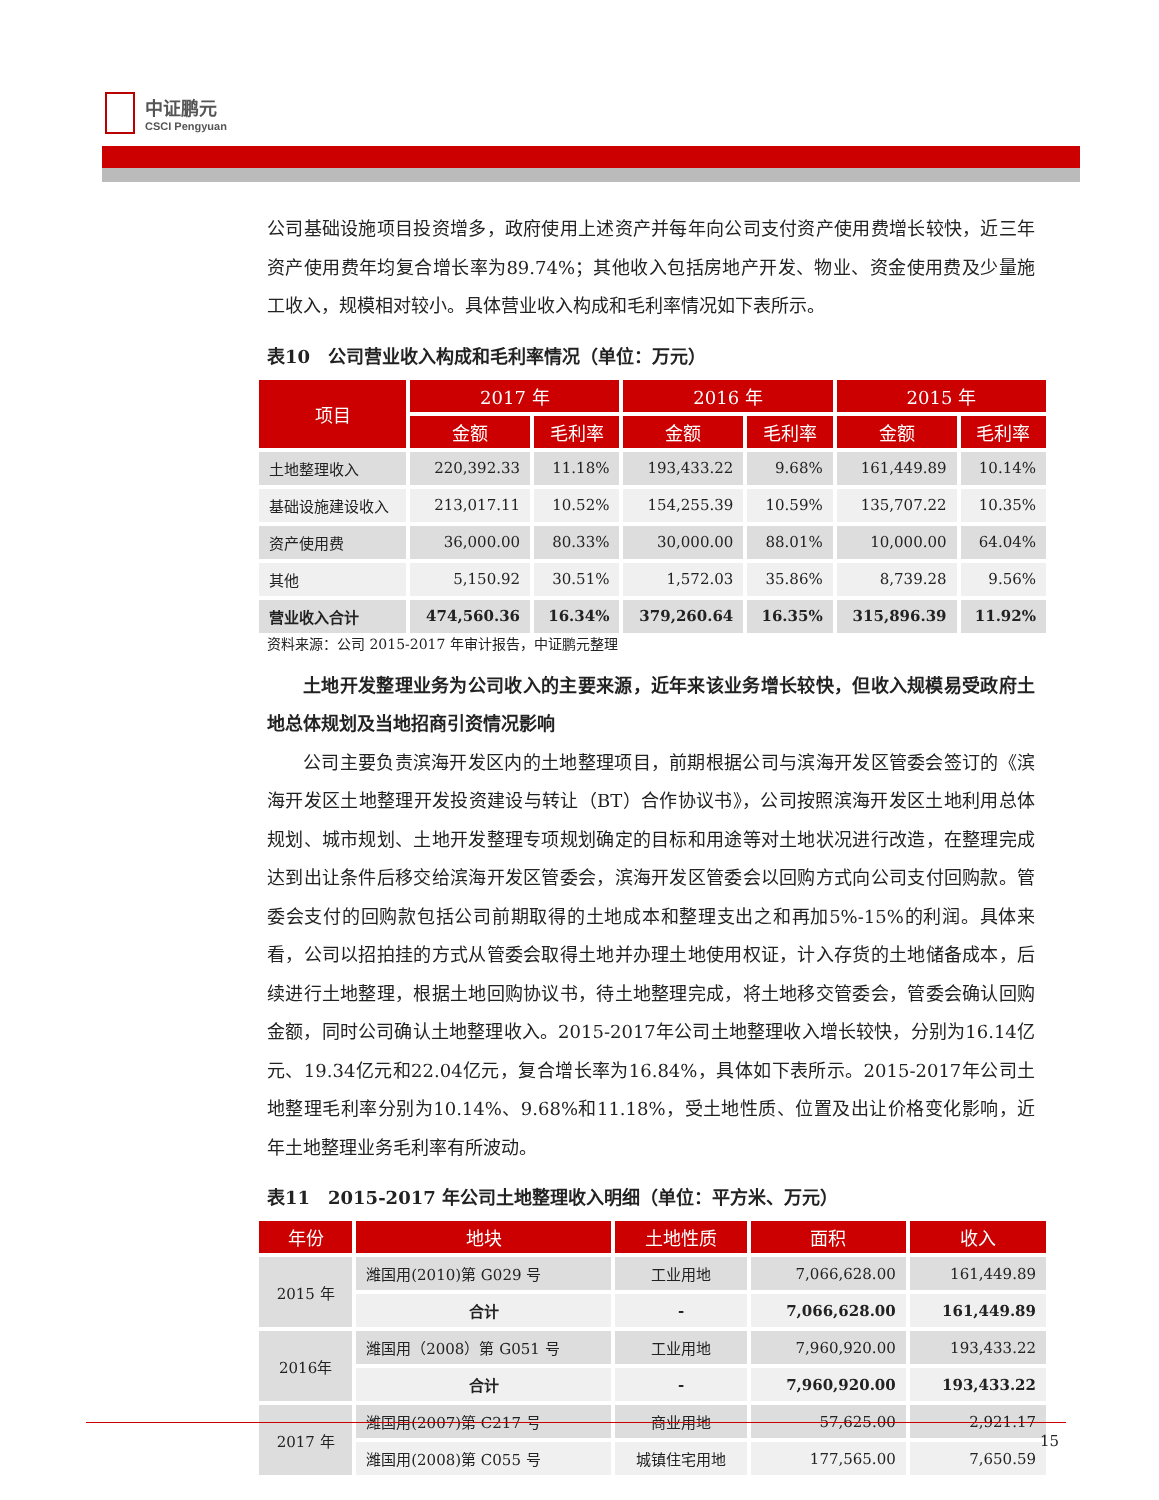中证鹏元
CSCI Pengyuan
公司基础设施项目投资增多，政府使用上述资产并每年向公司支付资产使用费增长较快，近三年资产使用费年均复合增长率为89.74%；其他收入包括房地产开发、物业、资金使用费及少量施工收入，规模相对较小。具体营业收入构成和毛利率情况如下表所示。
表10　公司营业收入构成和毛利率情况（单位：万元）
| 项目 | 2017 年 | | 2016 年 | | 2015 年 | |
| --- | --- | --- | --- | --- | --- | --- |
| | 金额 | 毛利率 | 金额 | 毛利率 | 金额 | 毛利率 |
| 土地整理收入 | 220,392.33 | 11.18% | 193,433.22 | 9.68% | 161,449.89 | 10.14% |
| 基础设施建设收入 | 213,017.11 | 10.52% | 154,255.39 | 10.59% | 135,707.22 | 10.35% |
| 资产使用费 | 36,000.00 | 80.33% | 30,000.00 | 88.01% | 10,000.00 | 64.04% |
| 其他 | 5,150.92 | 30.51% | 1,572.03 | 35.86% | 8,739.28 | 9.56% |
| 营业收入合计 | 474,560.36 | 16.34% | 379,260.64 | 16.35% | 315,896.39 | 11.92% |
资料来源：公司 2015-2017 年审计报告，中证鹏元整理
土地开发整理业务为公司收入的主要来源，近年来该业务增长较快，但收入规模易受政府土地总体规划及当地招商引资情况影响
公司主要负责滨海开发区内的土地整理项目，前期根据公司与滨海开发区管委会签订的《滨海开发区土地整理开发投资建设与转让（BT）合作协议书》，公司按照滨海开发区土地利用总体规划、城市规划、土地开发整理专项规划确定的目标和用途等对土地状况进行改造，在整理完成达到出让条件后移交给滨海开发区管委会，滨海开发区管委会以回购方式向公司支付回购款。管委会支付的回购款包括公司前期取得的土地成本和整理支出之和再加5%-15%的利润。具体来看，公司以招拍挂的方式从管委会取得土地并办理土地使用权证，计入存货的土地储备成本，后续进行土地整理，根据土地回购协议书，待土地整理完成，将土地移交管委会，管委会确认回购金额，同时公司确认土地整理收入。2015-2017年公司土地整理收入增长较快，分别为16.14亿元、19.34亿元和22.04亿元，复合增长率为16.84%，具体如下表所示。2015-2017年公司土地整理毛利率分别为10.14%、9.68%和11.18%，受土地性质、位置及出让价格变化影响，近年土地整理业务毛利率有所波动。
表11　2015-2017 年公司土地整理收入明细（单位：平方米、万元）
| 年份 | 地块 | 土地性质 | 面积 | 收入 |
| --- | --- | --- | --- | --- |
| 2015 年 | 潍国用(2010)第 G029 号 | 工业用地 | 7,066,628.00 | 161,449.89 |
| | 合计 | - | 7,066,628.00 | 161,449.89 |
| 2016年 | 潍国用（2008）第 G051 号 | 工业用地 | 7,960,920.00 | 193,433.22 |
| | 合计 | - | 7,960,920.00 | 193,433.22 |
| 2017 年 | 潍国用(2007)第 C217 号 | 商业用地 | 57,625.00 | 2,921.17 |
| | 潍国用(2008)第 C055 号 | 城镇住宅用地 | 177,565.00 | 7,650.59 |
15